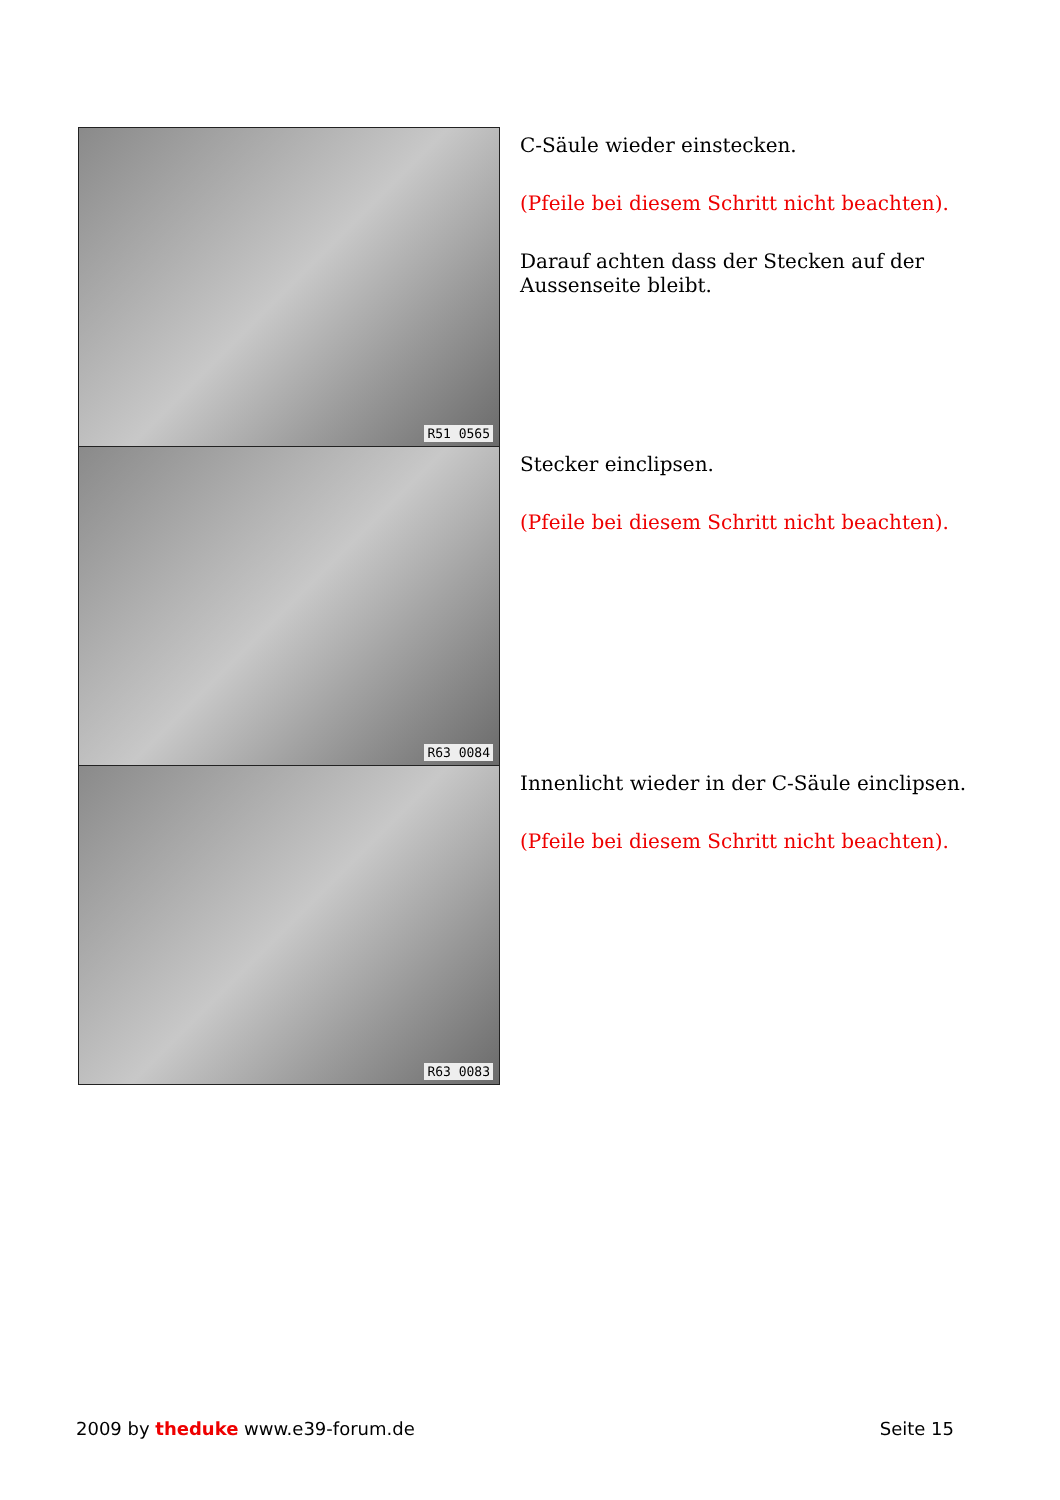R51 0565
C-Säule wieder einstecken.
(Pfeile bei diesem Schritt nicht beachten).
Darauf achten dass der Stecken auf der Aussenseite bleibt.
R63 0084
Stecker einclipsen.
(Pfeile bei diesem Schritt nicht beachten).
R63 0083
Innenlicht wieder in der C-Säule einclipsen.
(Pfeile bei diesem Schritt nicht beachten).
2009 by theduke www.e39-forum.de
Seite 15